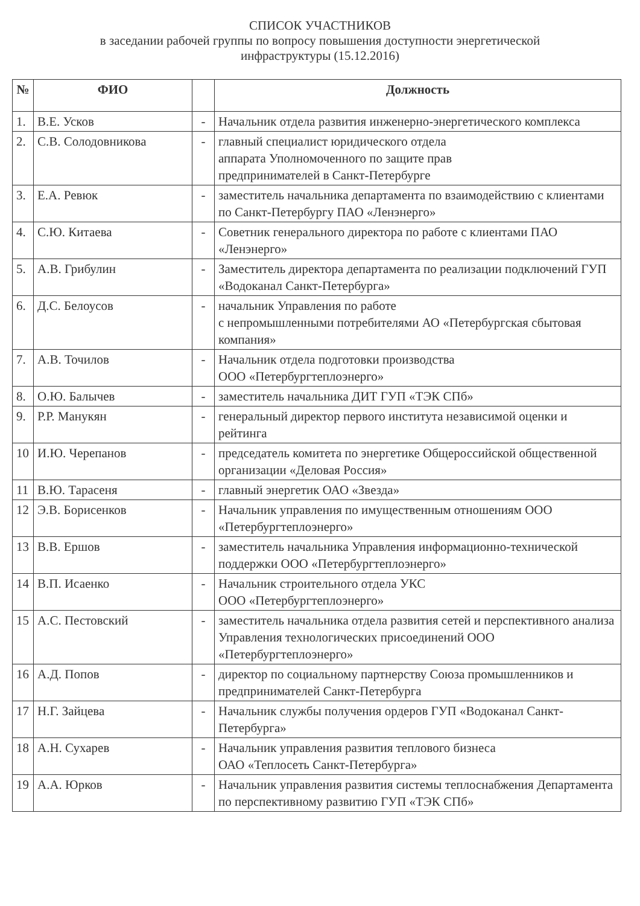СПИСОК УЧАСТНИКОВ
в заседании рабочей группы по вопросу повышения доступности энергетической
инфраструктуры (15.12.2016)
| № | ФИО | | Должность |
| --- | --- | --- | --- |
| 1. | В.Е. Усков | - | Начальник отдела развития инженерно-энергетического комплекса |
| 2. | С.В. Солодовникова | - | главный специалист юридического отдела аппарата Уполномоченного по защите прав предпринимателей в Санкт-Петербурге |
| 3. | Е.А. Ревюк | - | заместитель начальника департамента по взаимодействию с клиентами по Санкт-Петербургу ПАО «Ленэнерго» |
| 4. | С.Ю. Китаева | - | Советник генерального директора по работе с клиентами ПАО «Ленэнерго» |
| 5. | А.В. Грибулин | - | Заместитель директора департамента по реализации подключений ГУП «Водоканал Санкт-Петербурга» |
| 6. | Д.С. Белоусов | - | начальник Управления по работе с непромышленными потребителями АО «Петербургская сбытовая компания» |
| 7. | А.В. Точилов | - | Начальник отдела подготовки производства ООО «Петербургтеплоэнерго» |
| 8. | О.Ю. Балычев | - | заместитель начальника ДИТ ГУП «ТЭК СПб» |
| 9. | Р.Р. Манукян | - | генеральный директор первого института независимой оценки и рейтинга |
| 10 | И.Ю. Черепанов | - | председатель комитета по энергетике Общероссийской общественной организации «Деловая Россия» |
| 11 | В.Ю. Тарасеня | - | главный энергетик ОАО «Звезда» |
| 12 | Э.В. Борисенков | - | Начальник управления по имущественным отношениям ООО «Петербургтеплоэнерго» |
| 13 | В.В. Ершов | - | заместитель начальника Управления информационно-технической поддержки ООО «Петербургтеплоэнерго» |
| 14 | В.П. Исаенко | - | Начальник строительного отдела УКС ООО «Петербургтеплоэнерго» |
| 15 | А.С. Пестовский | - | заместитель начальника отдела развития сетей и перспективного анализа Управления технологических присоединений ООО «Петербургтеплоэнерго» |
| 16 | А.Д. Попов | - | директор по социальному партнерству Союза промышленников и предпринимателей Санкт-Петербурга |
| 17 | Н.Г. Зайцева | - | Начальник службы получения ордеров ГУП «Водоканал Санкт-Петербурга» |
| 18 | А.Н. Сухарев | - | Начальник управления развития теплового бизнеса ОАО «Теплосеть Санкт-Петербурга» |
| 19 | А.А. Юрков | - | Начальник управления развития системы теплоснабжения Департамента по перспективному развитию ГУП «ТЭК СПб» |